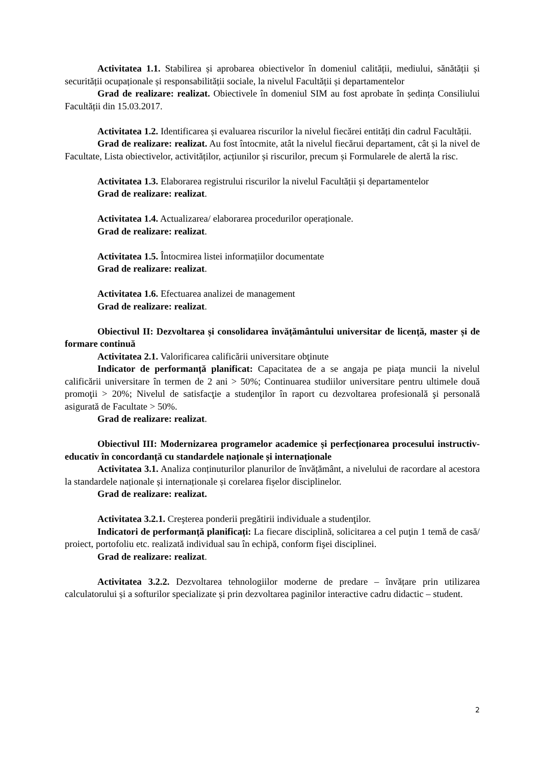Activitatea 1.1. Stabilirea și aprobarea obiectivelor în domeniul calității, mediului, sănătății și securității ocupaționale și responsabilității sociale, la nivelul Facultății și departamentelor
Grad de realizare: realizat. Obiectivele în domeniul SIM au fost aprobate în ședința Consiliului Facultății din 15.03.2017.
Activitatea 1.2. Identificarea și evaluarea riscurilor la nivelul fiecărei entități din cadrul Facultății.
Grad de realizare: realizat. Au fost întocmite, atât la nivelul fiecărui departament, cât și la nivel de Facultate, Lista obiectivelor, activităților, acțiunilor și riscurilor, precum și Formularele de alertă la risc.
Activitatea 1.3. Elaborarea registrului riscurilor la nivelul Facultății și departamentelor
Grad de realizare: realizat.
Activitatea 1.4. Actualizarea/ elaborarea procedurilor operaționale.
Grad de realizare: realizat.
Activitatea 1.5. Întocmirea listei informațiilor documentate
Grad de realizare: realizat.
Activitatea 1.6. Efectuarea analizei de management
Grad de realizare: realizat.
Obiectivul II: Dezvoltarea și consolidarea învățământului universitar de licență, master și de formare continuă
Activitatea 2.1. Valorificarea calificării universitare obţinute
Indicator de performanță planificat: Capacitatea de a se angaja pe piaţa muncii la nivelul calificării universitare în termen de 2 ani > 50%; Continuarea studiilor universitare pentru ultimele două promoţii > 20%; Nivelul de satisfacţie a studenţilor în raport cu dezvoltarea profesională şi personală asigurată de Facultate > 50%.
Grad de realizare: realizat.
Obiectivul III: Modernizarea programelor academice și perfecționarea procesului instructiv-educativ în concordanță cu standardele naționale și internaționale
Activitatea 3.1. Analiza conținuturilor planurilor de învățământ, a nivelului de racordare al acestora la standardele naționale și internaționale și corelarea fișelor disciplinelor.
Grad de realizare: realizat.
Activitatea 3.2.1. Creşterea ponderii pregătirii individuale a studenţilor.
Indicatori de performanță planificați: La fiecare disciplină, solicitarea a cel puţin 1 temă de casă/ proiect, portofoliu etc. realizată individual sau în echipă, conform fişei disciplinei.
Grad de realizare: realizat.
Activitatea 3.2.2. Dezvoltarea tehnologiilor moderne de predare – învățare prin utilizarea calculatorului și a softurilor specializate și prin dezvoltarea paginilor interactive cadru didactic – student.
2